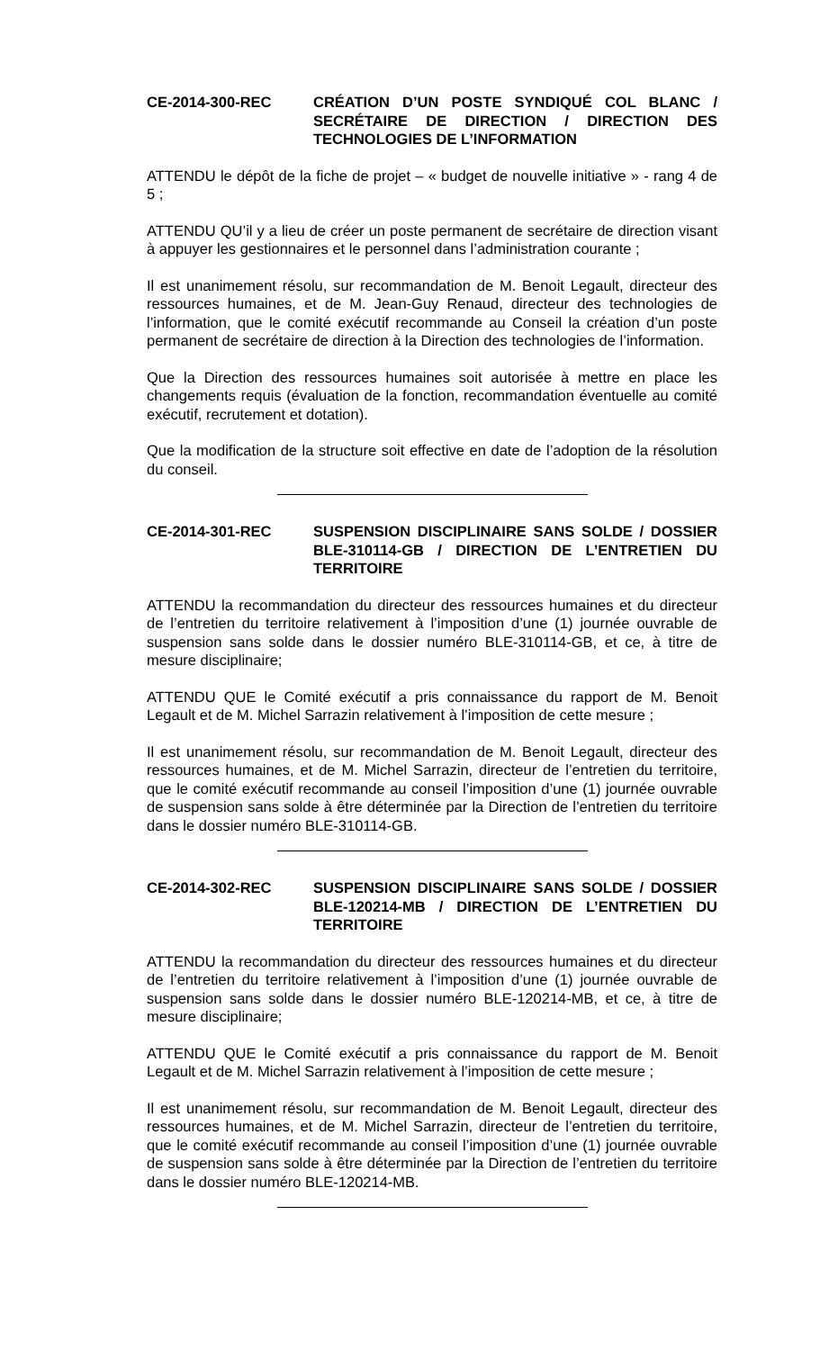CE-2014-300-REC CRÉATION D’UN POSTE SYNDIQUÉ COL BLANC / SECRÉTAIRE DE DIRECTION / DIRECTION DES TECHNOLOGIES DE L’INFORMATION
ATTENDU le dépôt de la fiche de projet – « budget de nouvelle initiative » - rang 4 de 5 ;
ATTENDU QU’il y a lieu de créer un poste permanent de secrétaire de direction visant à appuyer les gestionnaires et le personnel dans l’administration courante ;
Il est unanimement résolu, sur recommandation de M. Benoit Legault, directeur des ressources humaines, et de M. Jean-Guy Renaud, directeur des technologies de l’information, que le comité exécutif recommande au Conseil la création d’un poste permanent de secrétaire de direction à la Direction des technologies de l’information.
Que la Direction des ressources humaines soit autorisée à mettre en place les changements requis (évaluation de la fonction, recommandation éventuelle au comité exécutif, recrutement et dotation).
Que la modification de la structure soit effective en date de l’adoption de la résolution du conseil.
CE-2014-301-REC SUSPENSION DISCIPLINAIRE SANS SOLDE / DOSSIER BLE-310114-GB / DIRECTION DE L’ENTRETIEN DU TERRITOIRE
ATTENDU la recommandation du directeur des ressources humaines et du directeur de l’entretien du territoire relativement à l’imposition d’une (1) journée ouvrable de suspension sans solde dans le dossier numéro BLE-310114-GB, et ce, à titre de mesure disciplinaire;
ATTENDU QUE le Comité exécutif a pris connaissance du rapport de M. Benoit Legault et de M. Michel Sarrazin relativement à l’imposition de cette mesure ;
Il est unanimement résolu, sur recommandation de M. Benoit Legault, directeur des ressources humaines, et de M. Michel Sarrazin, directeur de l’entretien du territoire, que le comité exécutif recommande au conseil l’imposition d’une (1) journée ouvrable de suspension sans solde à être déterminée par la Direction de l’entretien du territoire dans le dossier numéro BLE-310114-GB.
CE-2014-302-REC SUSPENSION DISCIPLINAIRE SANS SOLDE / DOSSIER BLE-120214-MB / DIRECTION DE L’ENTRETIEN DU TERRITOIRE
ATTENDU la recommandation du directeur des ressources humaines et du directeur de l’entretien du territoire relativement à l’imposition d’une (1) journée ouvrable de suspension sans solde dans le dossier numéro BLE-120214-MB, et ce, à titre de mesure disciplinaire;
ATTENDU QUE le Comité exécutif a pris connaissance du rapport de M. Benoit Legault et de M. Michel Sarrazin relativement à l’imposition de cette mesure ;
Il est unanimement résolu, sur recommandation de M. Benoit Legault, directeur des ressources humaines, et de M. Michel Sarrazin, directeur de l’entretien du territoire, que le comité exécutif recommande au conseil l’imposition d’une (1) journée ouvrable de suspension sans solde à être déterminée par la Direction de l’entretien du territoire dans le dossier numéro BLE-120214-MB.